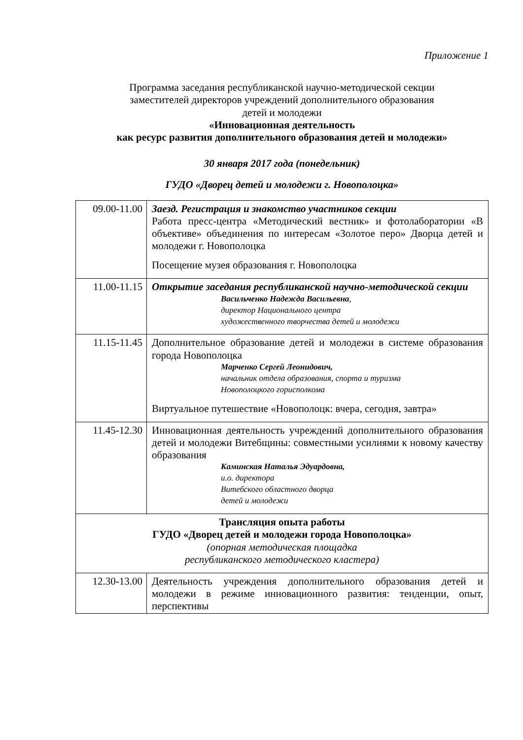Приложение 1
Программа заседания республиканской научно-методической секции
заместителей директоров учреждений дополнительного образования
детей и молодежи
«Инновационная деятельность
как ресурс развития дополнительного образования детей и молодежи»
30 января 2017 года (понедельник)
ГУДО «Дворец детей и молодежи г. Новополоцка»
| 09.00-11.00 | Заезд. Регистрация и знакомство участников секции Работа пресс-центра «Методический вестник» и фотолаборатории «В объективе» объединения по интересам «Золотое перо» Дворца детей и молодежи г. Новополоцка Посещение музея образования г. Новополоцка |
| 11.00-11.15 | Открытие заседания республиканской научно-методической секции Васильченко Надежда Васильевна , директор Национального центра художественного творчества детей и молодежи |
| 11.15-11.45 | Дополнительное образование детей и молодежи в системе образования города Новополоцка Марченко Сергей Леонидович, начальник отдела образования, спорта и туризма Новополоцкого горисполкома Виртуальное путешествие «Новополоцк: вчера, сегодня, завтра» |
| 11.45-12.30 | Инновационная деятельность учреждений дополнительного образования детей и молодежи Витебщины: совместными усилиями к новому качеству образования Каминская Наталья Эдуардовна, и.о. директора Витебского областного дворца детей и молодежи |
| Трансляция опыта работы ГУДО «Дворец детей и молодежи города Новополоцка» (опорная методическая площадка республиканского методического кластера) | |
| 12.30-13.00 | Деятельность учреждения дополнительного образования детей и молодежи в режиме инновационного развития: тенденции, опыт, перспективы |